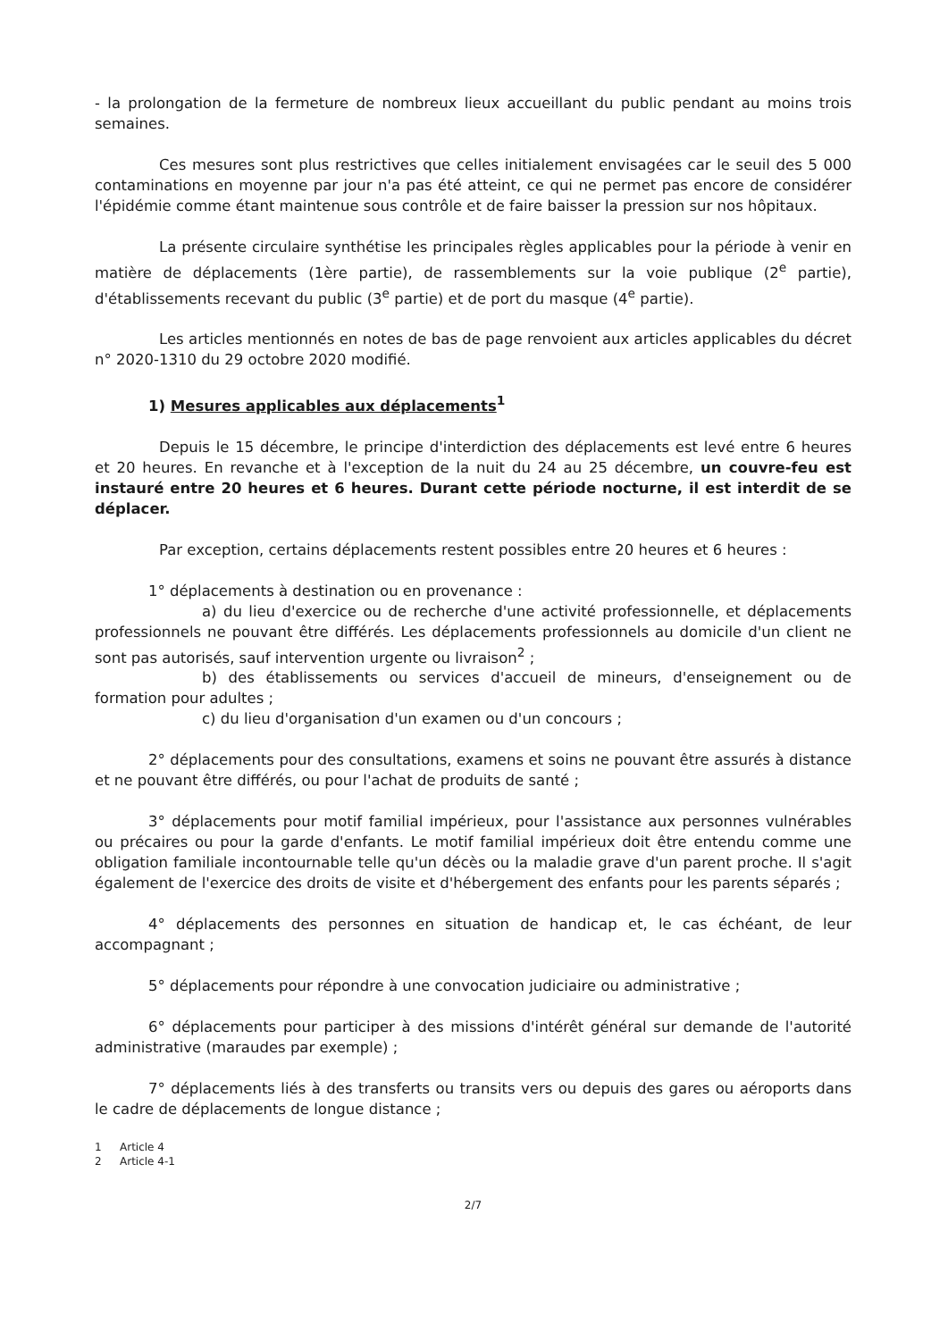- la prolongation de la fermeture de nombreux lieux accueillant du public pendant au moins trois semaines.
Ces mesures sont plus restrictives que celles initialement envisagées car le seuil des 5 000 contaminations en moyenne par jour n'a pas été atteint, ce qui ne permet pas encore de considérer l'épidémie comme étant maintenue sous contrôle et de faire baisser la pression sur nos hôpitaux.
La présente circulaire synthétise les principales règles applicables pour la période à venir en matière de déplacements (1ère partie), de rassemblements sur la voie publique (2<sup>e</sup> partie), d'établissements recevant du public (3<sup>e</sup> partie) et de port du masque (4<sup>e</sup> partie).
Les articles mentionnés en notes de bas de page renvoient aux articles applicables du décret n° 2020-1310 du 29 octobre 2020 modifié.
1) Mesures applicables aux déplacements<sup>1</sup>
Depuis le 15 décembre, le principe d'interdiction des déplacements est levé entre 6 heures et 20 heures. En revanche et à l'exception de la nuit du 24 au 25 décembre, un couvre-feu est instauré entre 20 heures et 6 heures. Durant cette période nocturne, il est interdit de se déplacer.
Par exception, certains déplacements restent possibles entre 20 heures et 6 heures :
1° déplacements à destination ou en provenance :
a) du lieu d'exercice ou de recherche d'une activité professionnelle, et déplacements professionnels ne pouvant être différés. Les déplacements professionnels au domicile d'un client ne sont pas autorisés, sauf intervention urgente ou livraison<sup>2</sup> ;
b) des établissements ou services d'accueil de mineurs, d'enseignement ou de formation pour adultes ;
c) du lieu d'organisation d'un examen ou d'un concours ;
2° déplacements pour des consultations, examens et soins ne pouvant être assurés à distance et ne pouvant être différés, ou pour l'achat de produits de santé ;
3° déplacements pour motif familial impérieux, pour l'assistance aux personnes vulnérables ou précaires ou pour la garde d'enfants. Le motif familial impérieux doit être entendu comme une obligation familiale incontournable telle qu'un décès ou la maladie grave d'un parent proche. Il s'agit également de l'exercice des droits de visite et d'hébergement des enfants pour les parents séparés ;
4° déplacements des personnes en situation de handicap et, le cas échéant, de leur accompagnant ;
5° déplacements pour répondre à une convocation judiciaire ou administrative ;
6° déplacements pour participer à des missions d'intérêt général sur demande de l'autorité administrative (maraudes par exemple) ;
7° déplacements liés à des transferts ou transits vers ou depuis des gares ou aéroports dans le cadre de déplacements de longue distance ;
1 Article 4
2 Article 4-1
2/7